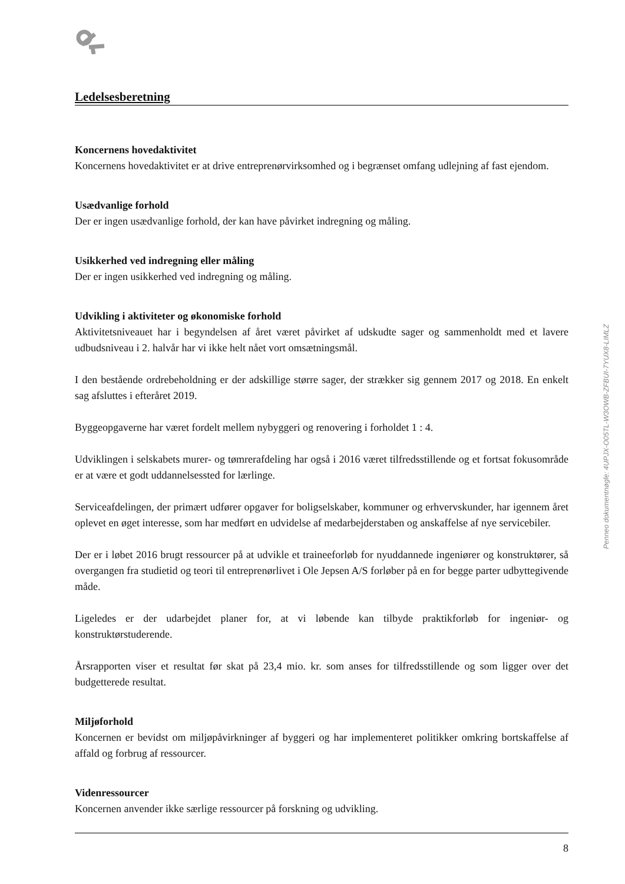Ledelsesberetning
Koncernens hovedaktivitet
Koncernens hovedaktivitet er at drive entreprenørvirksomhed og i begrænset omfang udlejning af fast ejendom.
Usædvanlige forhold
Der er ingen usædvanlige forhold, der kan have påvirket indregning og måling.
Usikkerhed ved indregning eller måling
Der er ingen usikkerhed ved indregning og måling.
Udvikling i aktiviteter og økonomiske forhold
Aktivitetsniveauet har i begyndelsen af året været påvirket af udskudte sager og sammenholdt med et lavere udbudsniveau i 2. halvår har vi ikke helt nået vort omsætningsmål.
I den bestående ordrebeholdning er der adskillige større sager, der strækker sig gennem 2017 og 2018. En enkelt sag afsluttes i efteråret 2019.
Byggeopgaverne har været fordelt mellem nybyggeri og renovering i forholdet 1 : 4.
Udviklingen i selskabets murer- og tømrerafdeling har også i 2016 været tilfredsstillende og et fortsat fokusområde er at være et godt uddannelsessted for lærlinge.
Serviceafdelingen, der primært udfører opgaver for boligselskaber, kommuner og erhvervskunder, har igennem året oplevet en øget interesse, som har medført en udvidelse af medarbejderstaben og anskaffelse af nye servicebiler.
Der er i løbet 2016 brugt ressourcer på at udvikle et traineeforløb for nyuddannede ingeniører og konstruktører, så overgangen fra studietid og teori til entreprenørlivet i Ole Jepsen A/S forløber på en for begge parter udbyttegivende måde.
Ligeledes er der udarbejdet planer for, at vi løbende kan tilbyde praktikforløb for ingeniør- og konstruktørstuderende.
Årsrapporten viser et resultat før skat på 23,4 mio. kr. som anses for tilfredsstillende og som ligger over det budgetterede resultat.
Miljøforhold
Koncernen er bevidst om miljøpåvirkninger af byggeri og har implementeret politikker omkring bortskaffelse af affald og forbrug af ressourcer.
Videnressourcer
Koncernen anvender ikke særlige ressourcer på forskning og udvikling.
Penneo dokumentnøgle: 4UPJX-O05TL-W3OWB-ZFBUI-7YUX8-LIMLZ
8